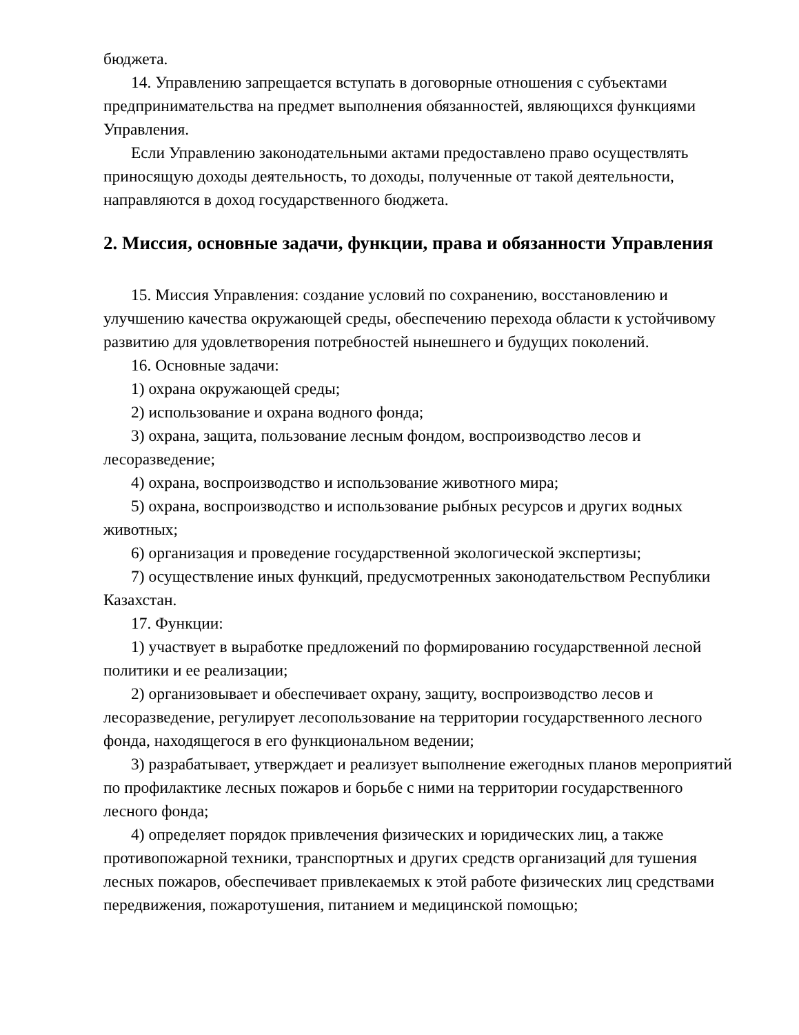бюджета.
14. Управлению запрещается вступать в договорные отношения с субъектами предпринимательства на предмет выполнения обязанностей, являющихся функциями Управления.
Если Управлению законодательными актами предоставлено право осуществлять приносящую доходы деятельность, то доходы, полученные от такой деятельности, направляются в доход государственного бюджета.
2. Миссия, основные задачи, функции, права и обязанности Управления
15. Миссия Управления: создание условий по сохранению, восстановлению и улучшению качества окружающей среды, обеспечению перехода области к устойчивому развитию для удовлетворения потребностей нынешнего и будущих поколений.
16. Основные задачи:
1) охрана окружающей среды;
2) использование и охрана водного фонда;
3) охрана, защита, пользование лесным фондом, воспроизводство лесов и лесоразведение;
4) охрана, воспроизводство и использование животного мира;
5) охрана, воспроизводство и использование рыбных ресурсов и других водных животных;
6) организация и проведение государственной экологической экспертизы;
7) осуществление иных функций, предусмотренных законодательством Республики Казахстан.
17. Функции:
1) участвует в выработке предложений по формированию государственной лесной политики и ее реализации;
2) организовывает и обеспечивает охрану, защиту, воспроизводство лесов и лесоразведение, регулирует лесопользование на территории государственного лесного фонда, находящегося в его функциональном ведении;
3) разрабатывает, утверждает и реализует выполнение ежегодных планов мероприятий по профилактике лесных пожаров и борьбе с ними на территории государственного лесного фонда;
4) определяет порядок привлечения физических и юридических лиц, а также противопожарной техники, транспортных и других средств организаций для тушения лесных пожаров, обеспечивает привлекаемых к этой работе физических лиц средствами передвижения, пожаротушения, питанием и медицинской помощью;